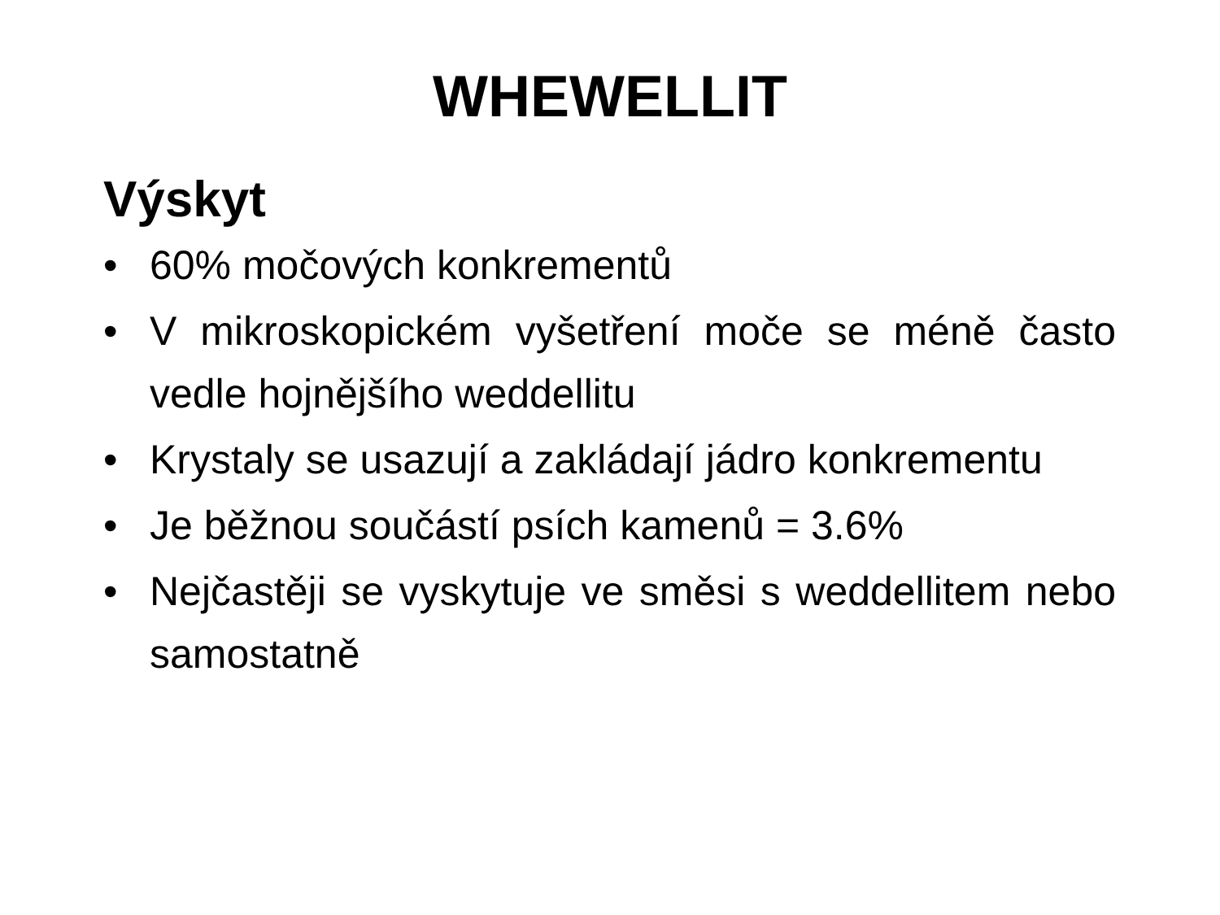WHEWELLIT
Výskyt
• 60% močových konkrementů
• V mikroskopickém vyšetření moče se méně často vedle hojnějšího weddellitu
• Krystaly se usazují a zakládají jádro konkrementu
• Je běžnou součástí psích kamenů = 3.6%
• Nejčastěji se vyskytuje ve směsi s weddellitem nebo samostatně